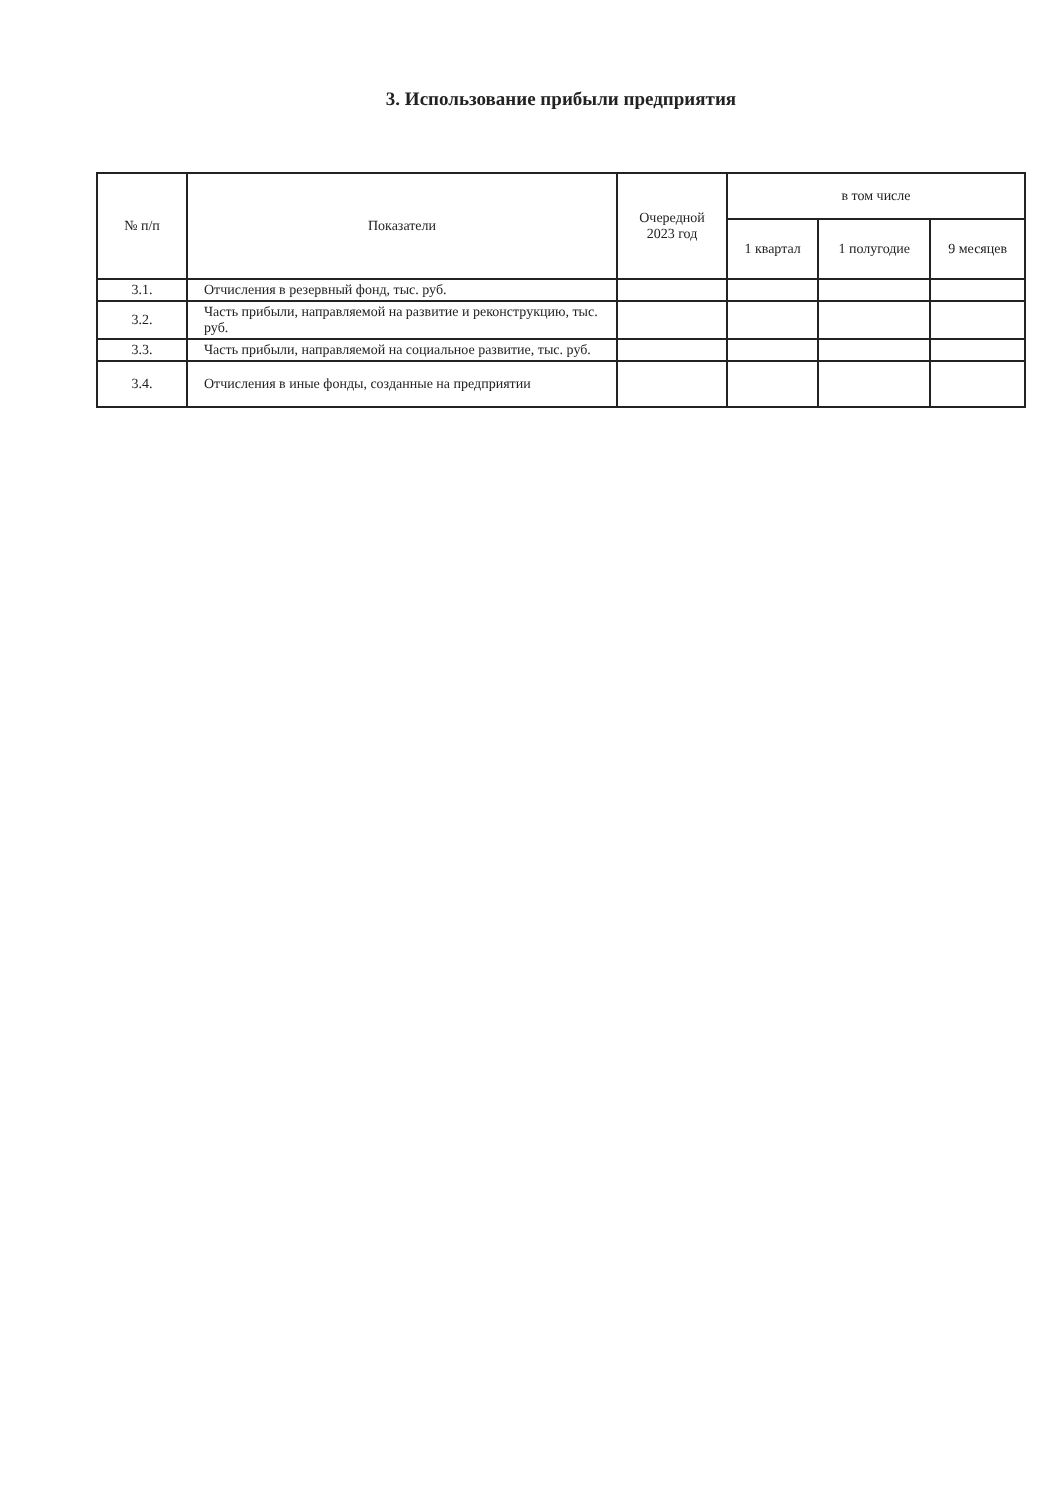3. Использование прибыли предприятия
| № п/п | Показатели | Очередной 2023 год | в том числе | | |
| --- | --- | --- | --- | --- | --- |
| | | | 1 квартал | 1 полугодие | 9 месяцев |
| 3.1. | Отчисления в резервный фонд, тыс. руб. | | | | |
| 3.2. | Часть прибыли, направляемой на развитие и реконструкцию, тыс. руб. | | | | |
| 3.3. | Часть прибыли, направляемой на социальное развитие, тыс. руб. | | | | |
| 3.4. | Отчисления в иные фонды, созданные на предприятии | | | | |